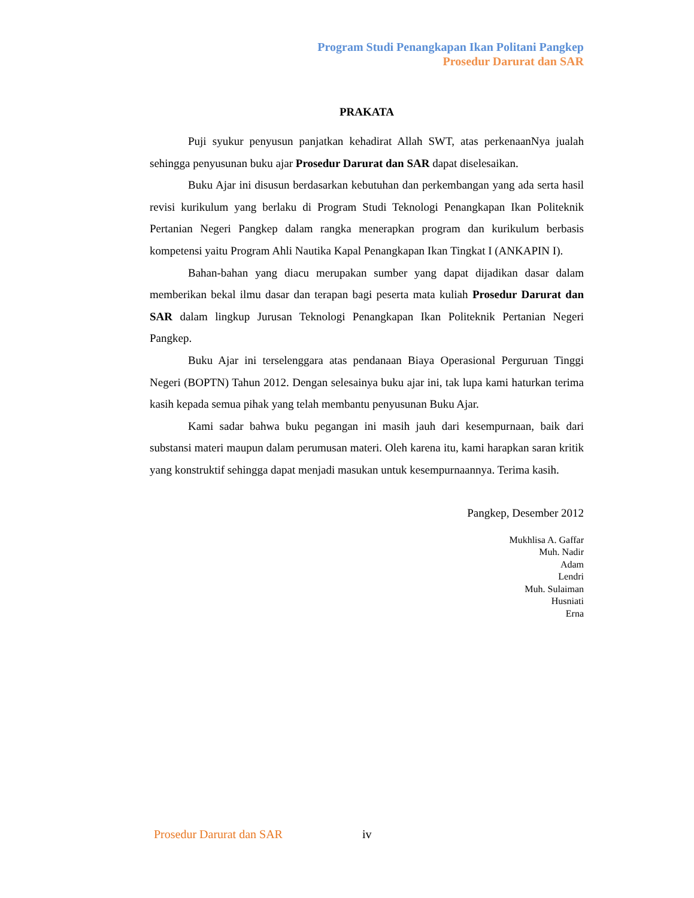Program Studi Penangkapan Ikan Politani Pangkep
Prosedur Darurat dan SAR
PRAKATA
Puji syukur penyusun panjatkan kehadirat Allah SWT, atas perkenaanNya jualah sehingga penyusunan buku ajar Prosedur Darurat dan SAR dapat diselesaikan.
Buku Ajar ini disusun berdasarkan kebutuhan dan perkembangan yang ada serta hasil revisi kurikulum yang berlaku di Program Studi Teknologi Penangkapan Ikan Politeknik Pertanian Negeri Pangkep dalam rangka menerapkan program dan kurikulum berbasis kompetensi yaitu Program Ahli Nautika Kapal Penangkapan Ikan Tingkat I (ANKAPIN I).
Bahan-bahan yang diacu merupakan sumber yang dapat dijadikan dasar dalam memberikan bekal ilmu dasar dan terapan bagi peserta mata kuliah Prosedur Darurat dan SAR dalam lingkup Jurusan Teknologi Penangkapan Ikan Politeknik Pertanian Negeri Pangkep.
Buku Ajar ini terselenggara atas pendanaan Biaya Operasional Perguruan Tinggi Negeri (BOPTN) Tahun 2012. Dengan selesainya buku ajar ini, tak lupa kami haturkan terima kasih kepada semua pihak yang telah membantu penyusunan Buku Ajar.
Kami sadar bahwa buku pegangan ini masih jauh dari kesempurnaan, baik dari substansi materi maupun dalam perumusan materi. Oleh karena itu, kami harapkan saran kritik yang konstruktif sehingga dapat menjadi masukan untuk kesempurnaannya. Terima kasih.
Pangkep, Desember 2012
Mukhlisa A. Gaffar
Muh. Nadir
Adam
Lendri
Muh. Sulaiman
Husniati
Erna
Prosedur Darurat dan SAR iv